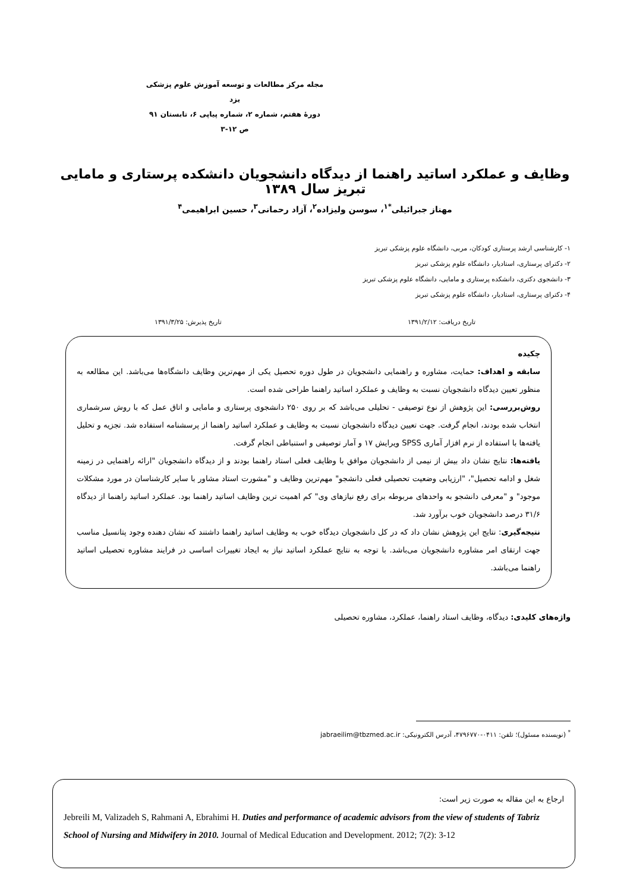مجله مرکز مطالعات و توسعه آموزش علوم پزشکی یزد
دورهٔ هفتم، شماره ۲، شماره پیاپی ۶، تابستان ۹۱
ص ۱۲-۳
وظایف و عملکرد اساتید راهنما از دیدگاه دانشجویان دانشکده پرستاری و مامایی تبریز سال ۱۳۸۹
مهناز جبرائیلی<sup>*۱</sup>، سوسن ولیزاده<sup>۲</sup>، آزاد رحمانی<sup>۳</sup>، حسین ابراهیمی<sup>۴</sup>
۱- کارشناسی ارشد پرستاری کودکان، مربی، دانشگاه علوم پزشکی تبریز
۲- دکترای پرستاری، استادیار، دانشگاه علوم پزشکی تبریز
۳- دانشجوی دکتری، دانشکده پرستاری و مامایی، دانشگاه علوم پزشکی تبریز
۴- دکترای پرستاری، استادیار، دانشگاه علوم پزشکی تبریز
تاریخ دریافت: ۱۳۹۱/۲/۱۲ تاریخ پذیرش: ۱۳۹۱/۳/۲۵
چکیده
سابقه و اهداف: حمایت، مشاوره و راهنمایی دانشجویان در طول دوره تحصیل یکی از مهم‌ترین وظایف دانشگاه‌ها می‌باشد. این مطالعه به منظور تعیین دیدگاه دانشجویان نسبت به وظایف و عملکرد اساتید راهنما طراحی شده است.
روش‌بررسی: این پژوهش از نوع توصیفی - تحلیلی می‌باشد که بر روی ۲۵۰ دانشجوی پرستاری و مامایی و اتاق عمل که با روش سرشماری انتخاب شده بودند، انجام گرفت. جهت تعیین دیدگاه دانشجویان نسبت به وظایف و عملکرد اساتید راهنما از پرسشنامه استفاده شد. تجزیه و تحلیل یافته‌ها با استفاده از نرم افزار آماری SPSS ویرایش ۱۷ و آمار توصیفی و استنباطی انجام گرفت.
یافته‌ها: نتایج نشان داد بیش از نیمی از دانشجویان موافق با وظایف فعلی استاد راهنما بودند و از دیدگاه دانشجویان "ارائه راهنمایی در زمینه شغل و ادامه تحصیل"، "ارزیابی وضعیت تحصیلی فعلی دانشجو" مهم‌ترین وظایف و "مشورت استاد مشاور با سایر کارشناسان در مورد مشکلات موجود" و "معرفی دانشجو به واحدهای مربوطه برای رفع نیازهای وی" کم اهمیت ترین وظایف اساتید راهنما بود. عملکرد اساتید راهنما از دیدگاه ۳۱/۶ درصد دانشجویان خوب برآورد شد.
نتیجه‌گیری: نتایج این پژوهش نشان داد که در کل دانشجویان دیدگاه خوب به وظایف اساتید راهنما داشتند که نشان دهنده وجود پتانسیل مناسب جهت ارتقای امر مشاوره دانشجویان می‌باشد. با توجه به نتایج عملکرد اساتید نیاز به ایجاد تغییرات اساسی در فرایند مشاوره تحصیلی اساتید راهنما می‌باشد.
واژه‌های کلیدی: دیدگاه، وظایف استاد راهنما، عملکرد، مشاوره تحصیلی
<sup>*</sup> (نویسنده مسئول)؛ تلفن: ۰۴۱۱-۴۷۹۶۷۷۰، آدرس الکترونیکی: jabraeilim@tbzmed.ac.ir
ارجاع به این مقاله به صورت زیر است:
Jebreili M, Valizadeh S, Rahmani A, Ebrahimi H. Duties and performance of academic advisors from the view of students of Tabriz School of Nursing and Midwifery in 2010. Journal of Medical Education and Development. 2012; 7(2): 3-12